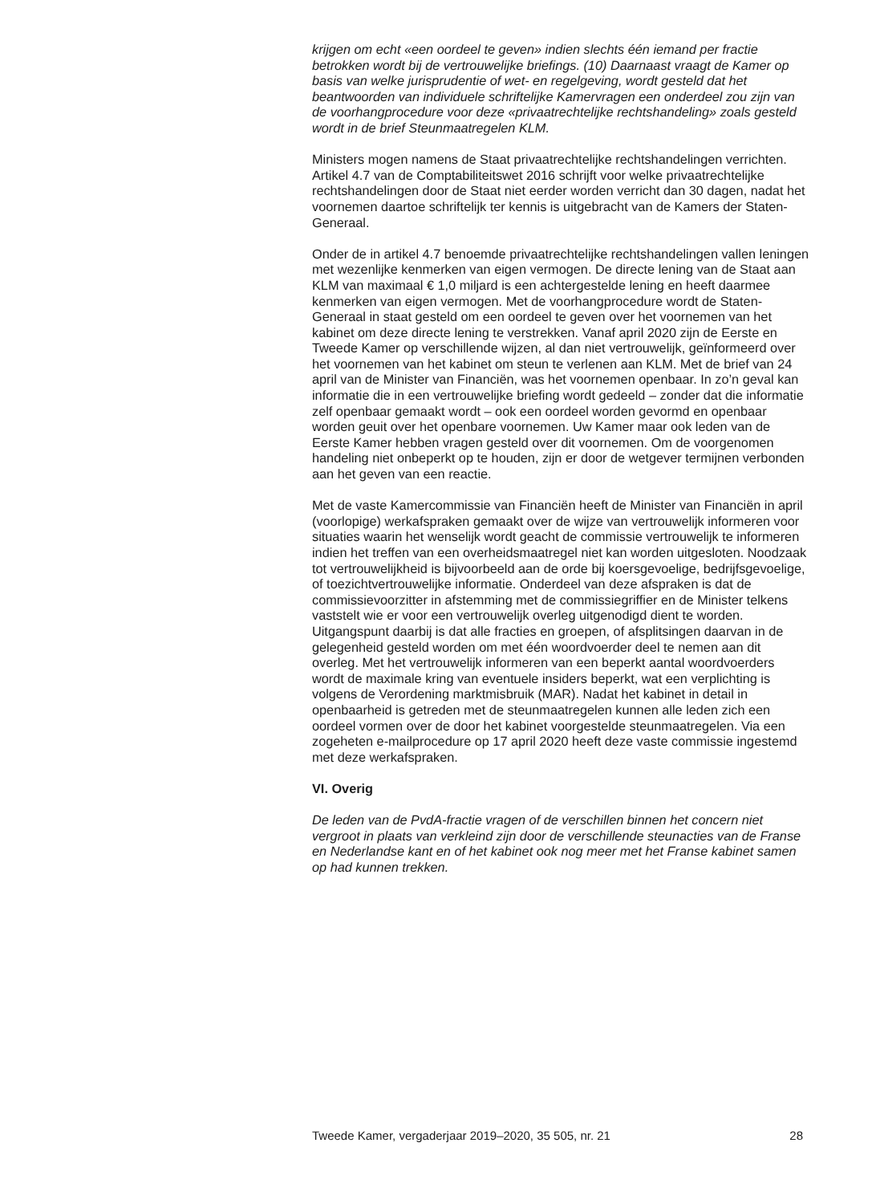krijgen om echt «een oordeel te geven» indien slechts één iemand per fractie betrokken wordt bij de vertrouwelijke briefings. (10) Daarnaast vraagt de Kamer op basis van welke jurisprudentie of wet- en regelgeving, wordt gesteld dat het beantwoorden van individuele schriftelijke Kamervragen een onderdeel zou zijn van de voorhangprocedure voor deze «privaatrechtelijke rechtshandeling» zoals gesteld wordt in de brief Steunmaatregelen KLM.
Ministers mogen namens de Staat privaatrechtelijke rechtshandelingen verrichten. Artikel 4.7 van de Comptabiliteitswet 2016 schrijft voor welke privaatrechtelijke rechtshandelingen door de Staat niet eerder worden verricht dan 30 dagen, nadat het voornemen daartoe schriftelijk ter kennis is uitgebracht van de Kamers der Staten-Generaal.
Onder de in artikel 4.7 benoemde privaatrechtelijke rechtshandelingen vallen leningen met wezenlijke kenmerken van eigen vermogen. De directe lening van de Staat aan KLM van maximaal € 1,0 miljard is een achtergestelde lening en heeft daarmee kenmerken van eigen vermogen. Met de voorhangprocedure wordt de Staten-Generaal in staat gesteld om een oordeel te geven over het voornemen van het kabinet om deze directe lening te verstrekken. Vanaf april 2020 zijn de Eerste en Tweede Kamer op verschillende wijzen, al dan niet vertrouwelijk, geïnformeerd over het voornemen van het kabinet om steun te verlenen aan KLM. Met de brief van 24 april van de Minister van Financiën, was het voornemen openbaar. In zo’n geval kan informatie die in een vertrouwelijke briefing wordt gedeeld – zonder dat die informatie zelf openbaar gemaakt wordt – ook een oordeel worden gevormd en openbaar worden geuit over het openbare voornemen. Uw Kamer maar ook leden van de Eerste Kamer hebben vragen gesteld over dit voornemen. Om de voorgenomen handeling niet onbeperkt op te houden, zijn er door de wetgever termijnen verbonden aan het geven van een reactie.
Met de vaste Kamercommissie van Financiën heeft de Minister van Financiën in april (voorlopige) werkafspraken gemaakt over de wijze van vertrouwelijk informeren voor situaties waarin het wenselijk wordt geacht de commissie vertrouwelijk te informeren indien het treffen van een overheidsmaatregel niet kan worden uitgesloten. Noodzaak tot vertrouwelijkheid is bijvoorbeeld aan de orde bij koersgevoelige, bedrijfsgevoelige, of toezichtvertrouwelijke informatie. Onderdeel van deze afspraken is dat de commissievoorzitter in afstemming met de commissiegriffier en de Minister telkens vaststelt wie er voor een vertrouwelijk overleg uitgenodigd dient te worden. Uitgangspunt daarbij is dat alle fracties en groepen, of afsplitsingen daarvan in de gelegenheid gesteld worden om met één woordvoerder deel te nemen aan dit overleg. Met het vertrouwelijk informeren van een beperkt aantal woordvoerders wordt de maximale kring van eventuele insiders beperkt, wat een verplichting is volgens de Verordening marktmisbruik (MAR). Nadat het kabinet in detail in openbaarheid is getreden met de steunmaatregelen kunnen alle leden zich een oordeel vormen over de door het kabinet voorgestelde steunmaatregelen. Via een zogeheten e-mailprocedure op 17 april 2020 heeft deze vaste commissie ingestemd met deze werkafspraken.
VI. Overig
De leden van de PvdA-fractie vragen of de verschillen binnen het concern niet vergroot in plaats van verkleind zijn door de verschillende steunacties van de Franse en Nederlandse kant en of het kabinet ook nog meer met het Franse kabinet samen op had kunnen trekken.
Tweede Kamer, vergaderjaar 2019–2020, 35 505, nr. 21 28